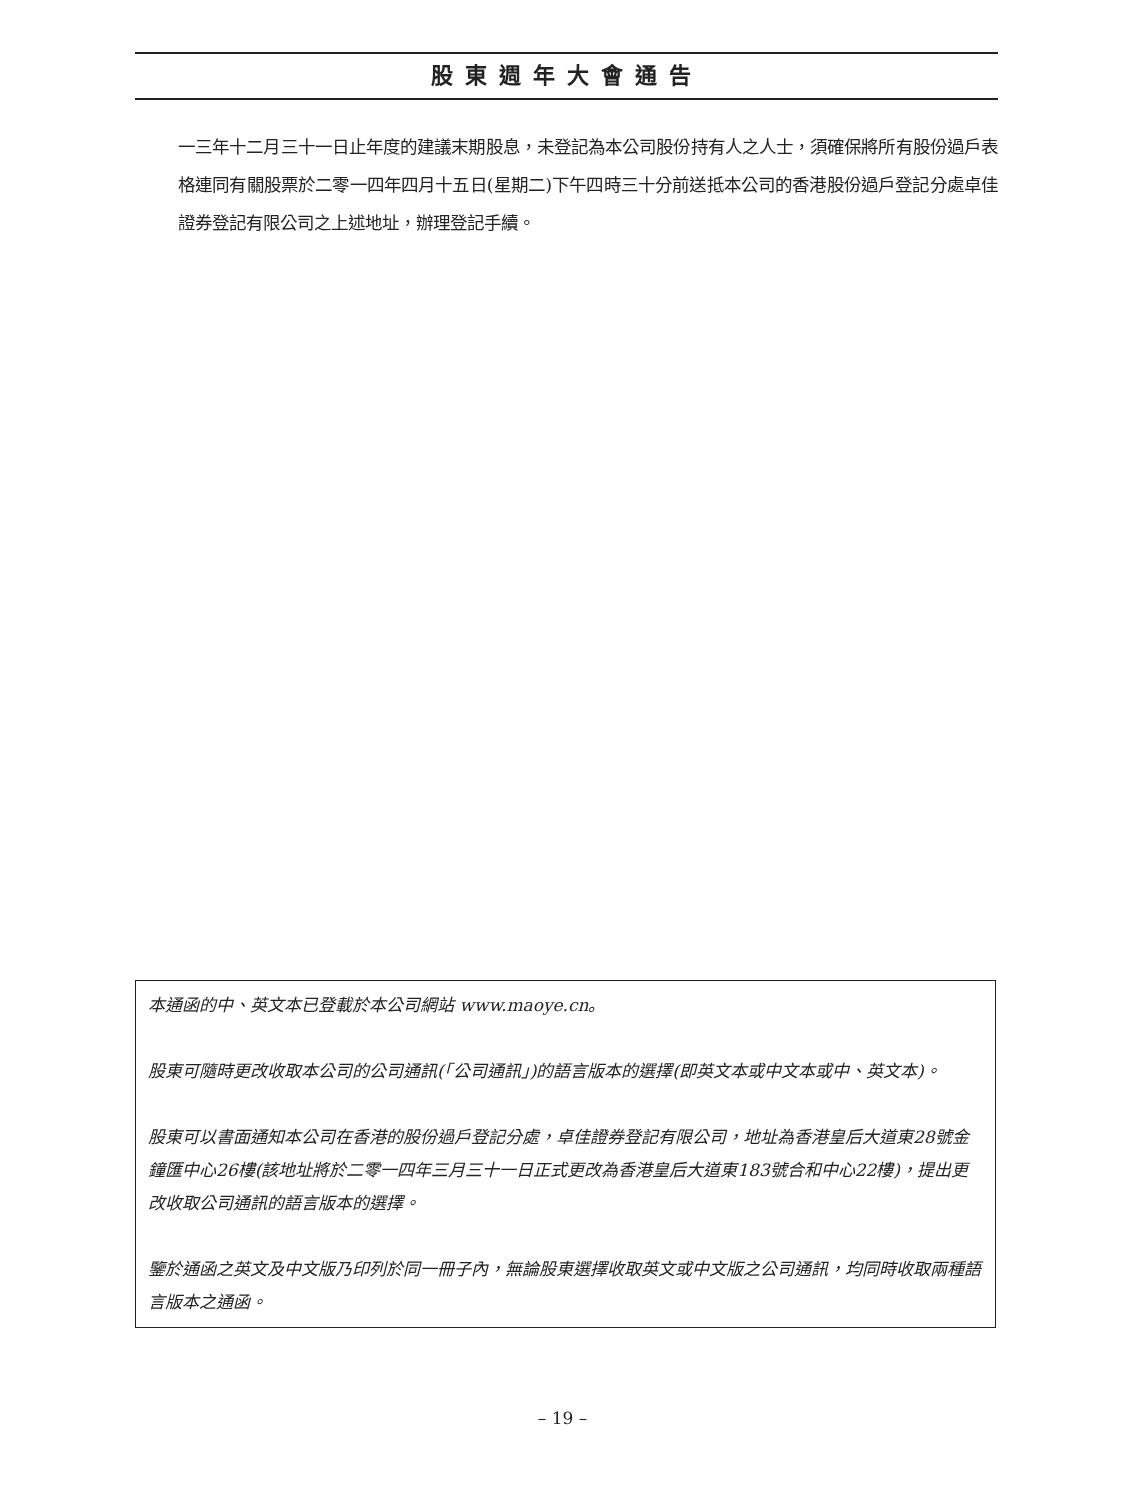股東週年大會通告
一三年十二月三十一日止年度的建議末期股息，未登記為本公司股份持有人之人士，須確保將所有股份過戶表格連同有關股票於二零一四年四月十五日(星期二)下午四時三十分前送抵本公司的香港股份過戶登記分處卓佳證券登記有限公司之上述地址，辦理登記手續。
本通函的中、英文本已登載於本公司網站 www.maoye.cn。
股東可隨時更改收取本公司的公司通訊(「公司通訊」)的語言版本的選擇(即英文本或中文本或中、英文本)。
股東可以書面通知本公司在香港的股份過戶登記分處，卓佳證券登記有限公司，地址為香港皇后大道東28號金鐘匯中心26樓(該地址將於二零一四年三月三十一日正式更改為香港皇后大道東183號合和中心22樓)，提出更改收取公司通訊的語言版本的選擇。
鑒於通函之英文及中文版乃印列於同一冊子內，無論股東選擇收取英文或中文版之公司通訊，均同時收取兩種語言版本之通函。
– 19 –